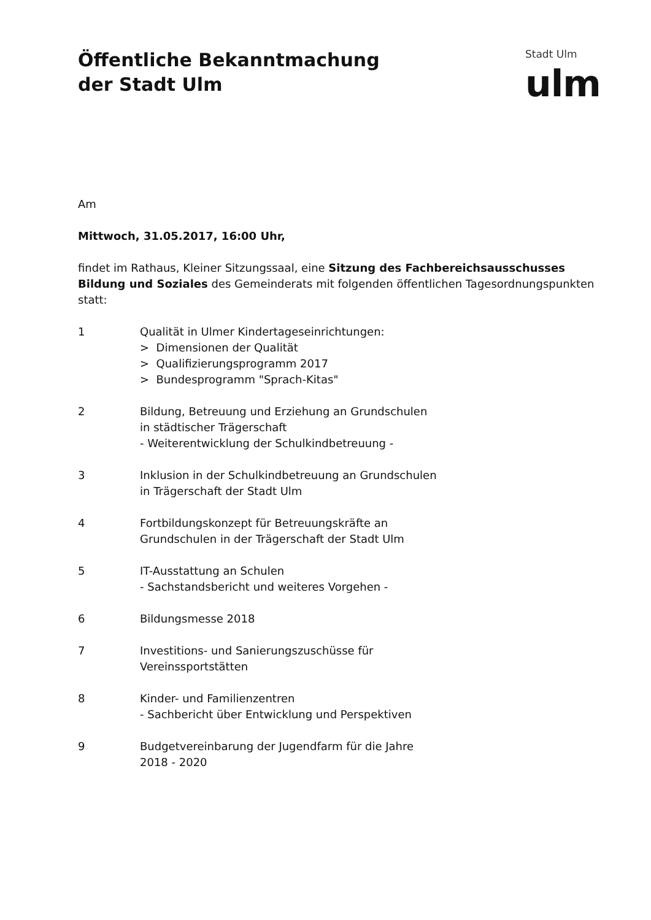Öffentliche Bekanntmachung
der Stadt Ulm
Stadt Ulm
ulm
Am
Mittwoch, 31.05.2017, 16:00 Uhr,
findet im Rathaus, Kleiner Sitzungssaal, eine Sitzung des Fachbereichsausschusses Bildung und Soziales des Gemeinderats mit folgenden öffentlichen Tagesordnungspunkten statt:
1 Qualität in Ulmer Kindertageseinrichtungen:
> Dimensionen der Qualität
> Qualifizierungsprogramm 2017
> Bundesprogramm "Sprach-Kitas"
2 Bildung, Betreuung und Erziehung an Grundschulen
in städtischer Trägerschaft
- Weiterentwicklung der Schulkindbetreuung -
3 Inklusion in der Schulkindbetreuung an Grundschulen
in Trägerschaft der Stadt Ulm
4 Fortbildungskonzept für Betreuungskräfte an
Grundschulen in der Trägerschaft der Stadt Ulm
5 IT-Ausstattung an Schulen
- Sachstandsbericht und weiteres Vorgehen -
6 Bildungsmesse 2018
7 Investitions- und Sanierungszuschüsse für
Vereinssportstätten
8 Kinder- und Familienzentren
- Sachbericht über Entwicklung und Perspektiven
9 Budgetvereinbarung der Jugendfarm für die Jahre
2018 - 2020